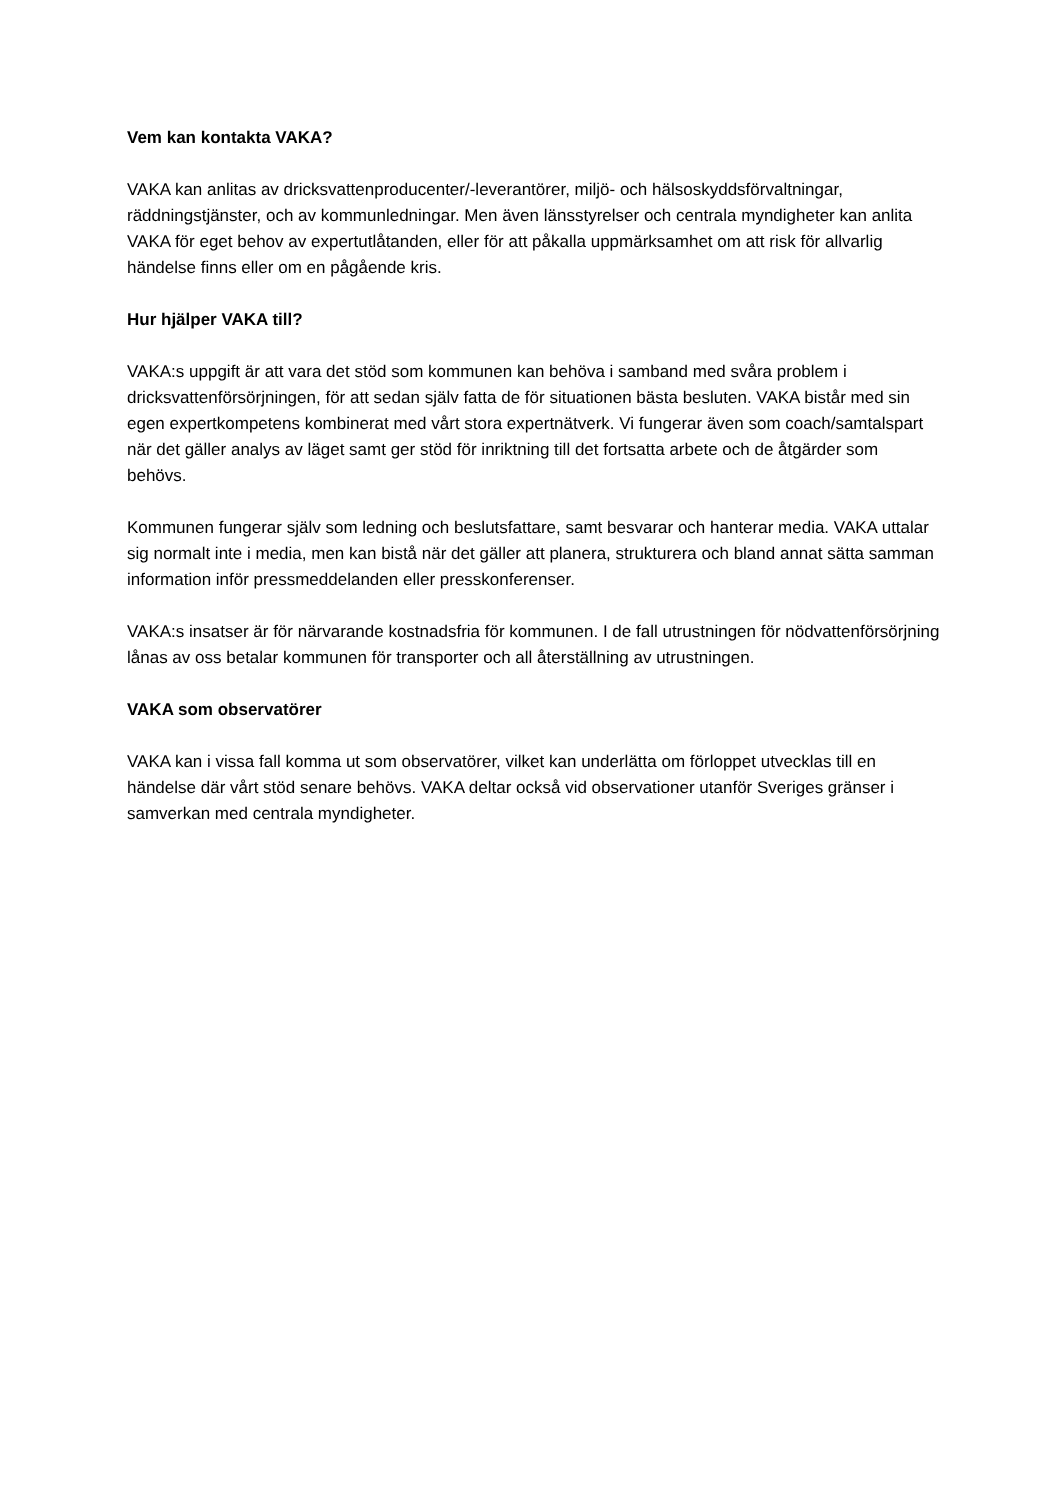Vem kan kontakta VAKA?
VAKA kan anlitas av dricksvattenproducenter/-leverantörer, miljö- och hälsoskyddsförvaltningar, räddningstjänster, och av kommunledningar. Men även länsstyrelser och centrala myndigheter kan anlita VAKA för eget behov av expertutlåtanden, eller för att påkalla uppmärksamhet om att risk för allvarlig händelse finns eller om en pågående kris.
Hur hjälper VAKA till?
VAKA:s uppgift är att vara det stöd som kommunen kan behöva i samband med svåra problem i dricksvattenförsörjningen, för att sedan själv fatta de för situationen bästa besluten. VAKA bistår med sin egen expertkompetens kombinerat med vårt stora expertnätverk. Vi fungerar även som coach/samtalspart när det gäller analys av läget samt ger stöd för inriktning till det fortsatta arbete och de åtgärder som behövs.
Kommunen fungerar själv som ledning och beslutsfattare, samt besvarar och hanterar media. VAKA uttalar sig normalt inte i media, men kan bistå när det gäller att planera, strukturera och bland annat sätta samman information inför pressmeddelanden eller presskonferenser.
VAKA:s insatser är för närvarande kostnadsfria för kommunen. I de fall utrustningen för nödvattenförsörjning lånas av oss betalar kommunen för transporter och all återställning av utrustningen.
VAKA som observatörer
VAKA kan i vissa fall komma ut som observatörer, vilket kan underlätta om förloppet utvecklas till en händelse där vårt stöd senare behövs. VAKA deltar också vid observationer utanför Sveriges gränser i samverkan med centrala myndigheter.